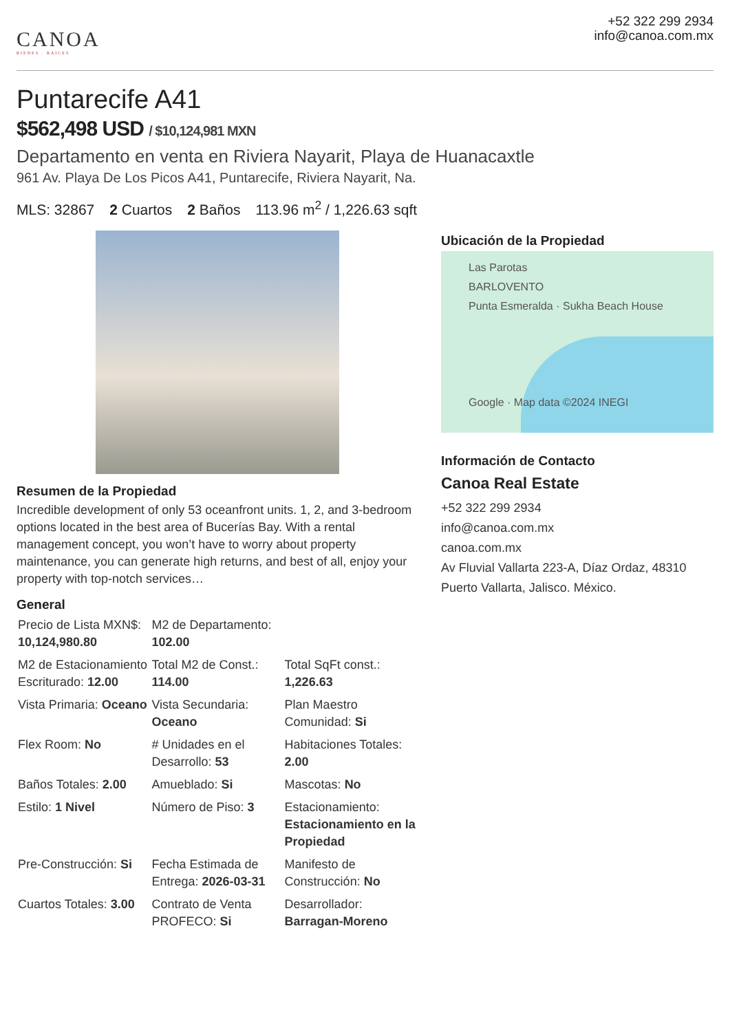CANOA
BIENES · RAICES
+52 322 299 2934
info@canoa.com.mx
Puntarecife A41
$562,498 USD / $10,124,981 MXN
Departamento en venta en Riviera Nayarit, Playa de Huanacaxtle
961 Av. Playa De Los Picos A41, Puntarecife, Riviera Nayarit, Na.
MLS: 32867 2 Cuartos 2 Baños 113.96 m<sup>2</sup> / 1,226.63 sqft
Resumen de la Propiedad
Incredible development of only 53 oceanfront units. 1, 2, and 3-bedroom options located in the best area of Bucerías Bay. With a rental management concept, you won’t have to worry about property maintenance, you can generate high returns, and best of all, enjoy your property with top-notch services…
General
| Precio de Lista MXN$: 10,124,980.80 | M2 de Departamento: 102.00 | |
| M2 de Estacionamiento Escriturado: 12.00 | Total M2 de Const.: 114.00 | Total SqFt const.: 1,226.63 |
| Vista Primaria: Oceano | Vista Secundaria: Oceano | Plan Maestro Comunidad: Si |
| Flex Room: No | # Unidades en el Desarrollo: 53 | Habitaciones Totales: 2.00 |
| Baños Totales: 2.00 | Amueblado: Si | Mascotas: No |
| Estilo: 1 Nivel | Número de Piso: 3 | Estacionamiento: Estacionamiento en la Propiedad |
| Pre-Construcción: Si | Fecha Estimada de Entrega: 2026-03-31 | Manifesto de Construcción: No |
| Cuartos Totales: 3.00 | Contrato de Venta PROFECO: Si | Desarrollador: Barragan-Moreno |
Ubicación de la Propiedad
Las Parotas
BARLOVENTO
Punta Esmeralda · Sukha Beach House
Google · Map data ©2024 INEGI
Información de Contacto
Canoa Real Estate
+52 322 299 2934
info@canoa.com.mx
canoa.com.mx
Av Fluvial Vallarta 223-A, Díaz Ordaz, 48310 Puerto Vallarta, Jalisco. México.